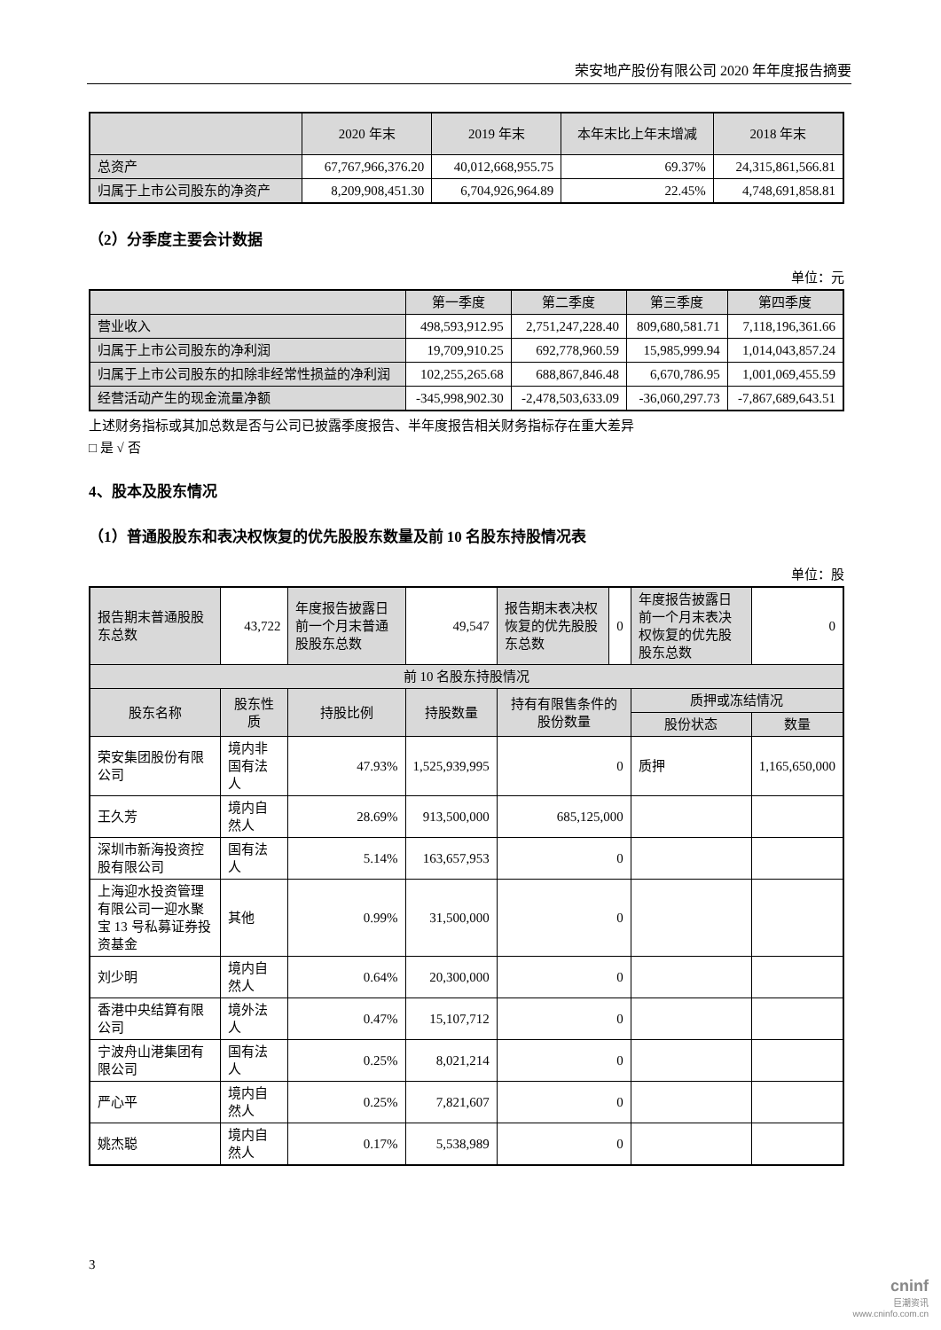荣安地产股份有限公司 2020 年年度报告摘要
| | 2020 年末 | 2019 年末 | 本年末比上年末增减 | 2018 年末 |
| --- | --- | --- | --- | --- |
| 总资产 | 67,767,966,376.20 | 40,012,668,955.75 | 69.37% | 24,315,861,566.81 |
| 归属于上市公司股东的净资产 | 8,209,908,451.30 | 6,704,926,964.89 | 22.45% | 4,748,691,858.81 |
（2）分季度主要会计数据
单位：元
| | 第一季度 | 第二季度 | 第三季度 | 第四季度 |
| --- | --- | --- | --- | --- |
| 营业收入 | 498,593,912.95 | 2,751,247,228.40 | 809,680,581.71 | 7,118,196,361.66 |
| 归属于上市公司股东的净利润 | 19,709,910.25 | 692,778,960.59 | 15,985,999.94 | 1,014,043,857.24 |
| 归属于上市公司股东的扣除非经常性损益的净利润 | 102,255,265.68 | 688,867,846.48 | 6,670,786.95 | 1,001,069,455.59 |
| 经营活动产生的现金流量净额 | -345,998,902.30 | -2,478,503,633.09 | -36,060,297.73 | -7,867,689,643.51 |
上述财务指标或其加总数是否与公司已披露季度报告、半年度报告相关财务指标存在重大差异
□ 是 √ 否
4、股本及股东情况
（1）普通股股东和表决权恢复的优先股股东数量及前 10 名股东持股情况表
单位：股
| 报告期末普通股股东总数 | 43,722 | 年度报告披露日前一个月末普通股股东总数 | 49,547 | 报告期末表决权恢复的优先股股东总数 | 0 | 年度报告披露日前一个月末表决权恢复的优先股股东总数 | 0 |
| 前 10 名股东持股情况 | | | | | | | |
| 股东名称 | 股东性质 | 持股比例 | 持股数量 | 持有有限售条件的股份数量 | | 质押或冻结情况 | |
| | | | | | | 股份状态 | 数量 |
| 荣安集团股份有限公司 | 境内非国有法人 | 47.93% | 1,525,939,995 | 0 | | 质押 | 1,165,650,000 |
| 王久芳 | 境内自然人 | 28.69% | 913,500,000 | 685,125,000 | | | |
| 深圳市新海投资控股有限公司 | 国有法人 | 5.14% | 163,657,953 | 0 | | | |
| 上海迎水投资管理有限公司一迎水聚宝 13 号私募证券投资基金 | 其他 | 0.99% | 31,500,000 | 0 | | | |
| 刘少明 | 境内自然人 | 0.64% | 20,300,000 | 0 | | | |
| 香港中央结算有限公司 | 境外法人 | 0.47% | 15,107,712 | 0 | | | |
| 宁波舟山港集团有限公司 | 国有法人 | 0.25% | 8,021,214 | 0 | | | |
| 严心平 | 境内自然人 | 0.25% | 7,821,607 | 0 | | | |
| 姚杰聪 | 境内自然人 | 0.17% | 5,538,989 | 0 | | | |
3
cninf
巨潮资讯
www.cninfo.com.cn